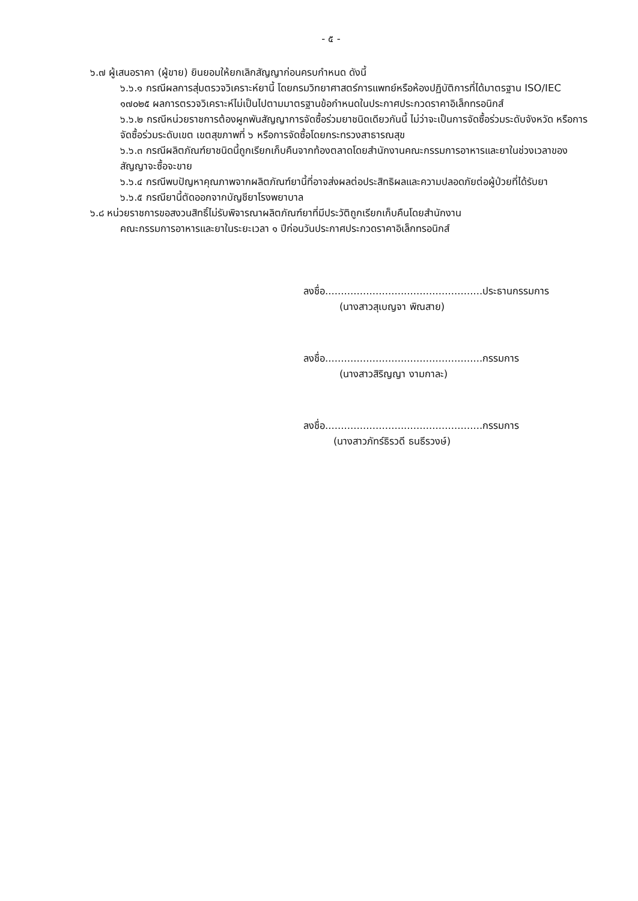- ๕ -
๖.๗ ผู้เสนอราคา (ผู้ขาย) ยินยอมให้ยกเลิกสัญญาก่อนครบกำหนด ดังนี้
๖.๖.๑ กรณีผลการสุ่มตรวจวิเคราะห์ยานี้ โดยกรมวิทยาศาสตร์การแพทย์หรือห้องปฏิบัติการที่ได้มาตรฐาน ISO/IEC ๑๗๐๒๕ ผลการตรวจวิเคราะห์ไม่เป็นไปตามมาตรฐานข้อกำหนดในประกาศประกวดราคาอิเล็กทรอนิกส์
๖.๖.๒ กรณีหน่วยราชการต้องผูกพันสัญญาการจัดซื้อร่วมยาชนิดเดียวกันนี้ ไม่ว่าจะเป็นการจัดซื้อร่วมระดับจังหวัด หรือการจัดซื้อร่วมระดับเขต เขตสุขภาพที่ ๖ หรือการจัดซื้อโดยกระทรวงสาธารณสุข
๖.๖.๓ กรณีผลิตภัณฑ์ยาชนิดนี้ถูกเรียกเก็บคืนจากท้องตลาดโดยสำนักงานคณะกรรมการอาหารและยาในช่วงเวลาของสัญญาจะซื้อจะขาย
๖.๖.๔ กรณีพบปัญหาคุณภาพจากผลิตภัณฑ์ยานี้ที่อาจส่งผลต่อประสิทธิผลและความปลอดภัยต่อผู้ป่วยที่ได้รับยา
๖.๖.๕ กรณียานี้ตัดออกจากบัญชียาโรงพยาบาล
๖.๘ หน่วยราชการขอสงวนสิทธิ์ไม่รับพิจารณาผลิตภัณฑ์ยาที่มีประวัติถูกเรียกเก็บคืนโดยสำนักงาน
คณะกรรมการอาหารและยาในระยะเวลา ๑ ปีก่อนวันประกาศประกวดราคาอิเล็กทรอนิกส์
ลงชื่อ..................................................ประธานกรรมการ
(นางสาวสุเบญจา พิณสาย)
ลงชื่อ..................................................กรรมการ
(นางสาวสิริญญา งามกาละ)
ลงชื่อ..................................................กรรมการ
(นางสาวภัทร์ธิรวดี ธนธีรวงษ์)